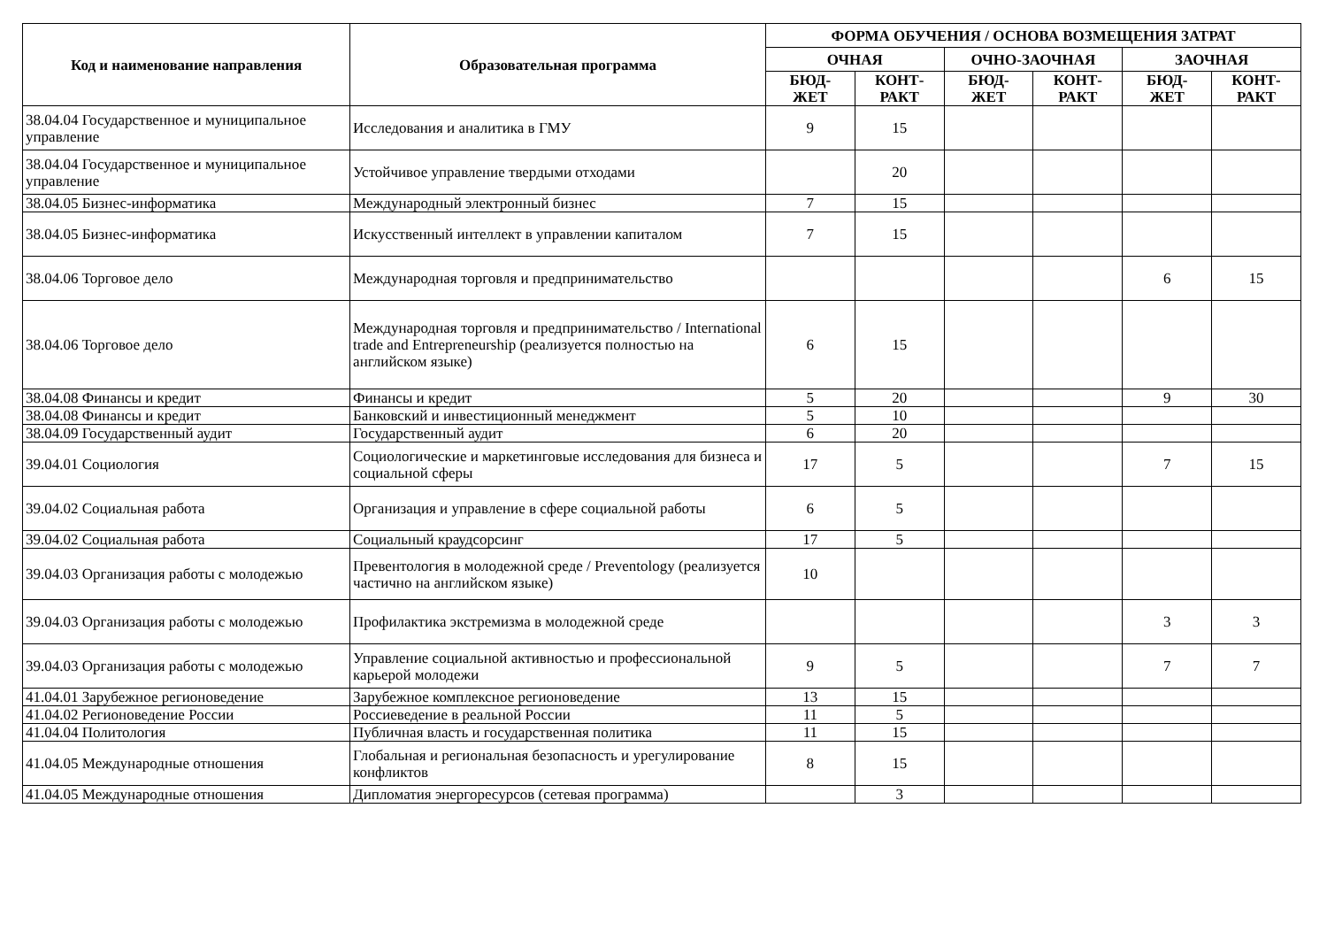| Код и наименование направления | Образовательная программа | ФОРМА ОБУЧЕНИЯ / ОСНОВА ВОЗМЕЩЕНИЯ ЗАТРАТ | | | | | |
| --- | --- | --- | --- | --- | --- | --- | --- |
| | | ОЧНАЯ | | ОЧНО-ЗАОЧНАЯ | | ЗАОЧНАЯ | |
| | | БЮД- ЖЕТ | КОНТ- РАКТ | БЮД- ЖЕТ | КОНТ- РАКТ | БЮД- ЖЕТ | КОНТ- РАКТ |
| 38.04.04 Государственное и муниципальное управление | Исследования и аналитика в ГМУ | 9 | 15 | | | | |
| 38.04.04 Государственное и муниципальное управление | Устойчивое управление твердыми отходами | | 20 | | | | |
| 38.04.05 Бизнес-информатика | Международный электронный бизнес | 7 | 15 | | | | |
| 38.04.05 Бизнес-информатика | Искусственный интеллект в управлении капиталом | 7 | 15 | | | | |
| 38.04.06 Торговое дело | Международная торговля и предпринимательство | | | | | 6 | 15 |
| 38.04.06 Торговое дело | Международная торговля и предпринимательство / International trade and Entrepreneurship (реализуется полностью на английском языке) | 6 | 15 | | | | |
| 38.04.08 Финансы и кредит | Финансы и кредит | 5 | 20 | | | 9 | 30 |
| 38.04.08 Финансы и кредит | Банковский и инвестиционный менеджмент | 5 | 10 | | | | |
| 38.04.09 Государственный аудит | Государственный аудит | 6 | 20 | | | | |
| 39.04.01 Социология | Социологические и маркетинговые исследования для бизнеса и социальной сферы | 17 | 5 | | | 7 | 15 |
| 39.04.02 Социальная работа | Организация и управление в сфере социальной работы | 6 | 5 | | | | |
| 39.04.02 Социальная работа | Социальный краудсорсинг | 17 | 5 | | | | |
| 39.04.03 Организация работы с молодежью | Превентология в молодежной среде / Preventology (реализуется частично на английском языке) | 10 | | | | | |
| 39.04.03 Организация работы с молодежью | Профилактика экстремизма в молодежной среде | | | | | 3 | 3 |
| 39.04.03 Организация работы с молодежью | Управление социальной активностью и профессиональной карьерой молодежи | 9 | 5 | | | 7 | 7 |
| 41.04.01 Зарубежное регионоведение | Зарубежное комплексное регионоведение | 13 | 15 | | | | |
| 41.04.02 Регионоведение России | Россиеведение в реальной России | 11 | 5 | | | | |
| 41.04.04 Политология | Публичная власть и государственная политика | 11 | 15 | | | | |
| 41.04.05 Международные отношения | Глобальная и региональная безопасность и урегулирование конфликтов | 8 | 15 | | | | |
| 41.04.05 Международные отношения | Дипломатия энергоресурсов (сетевая программа) | | 3 | | | | |